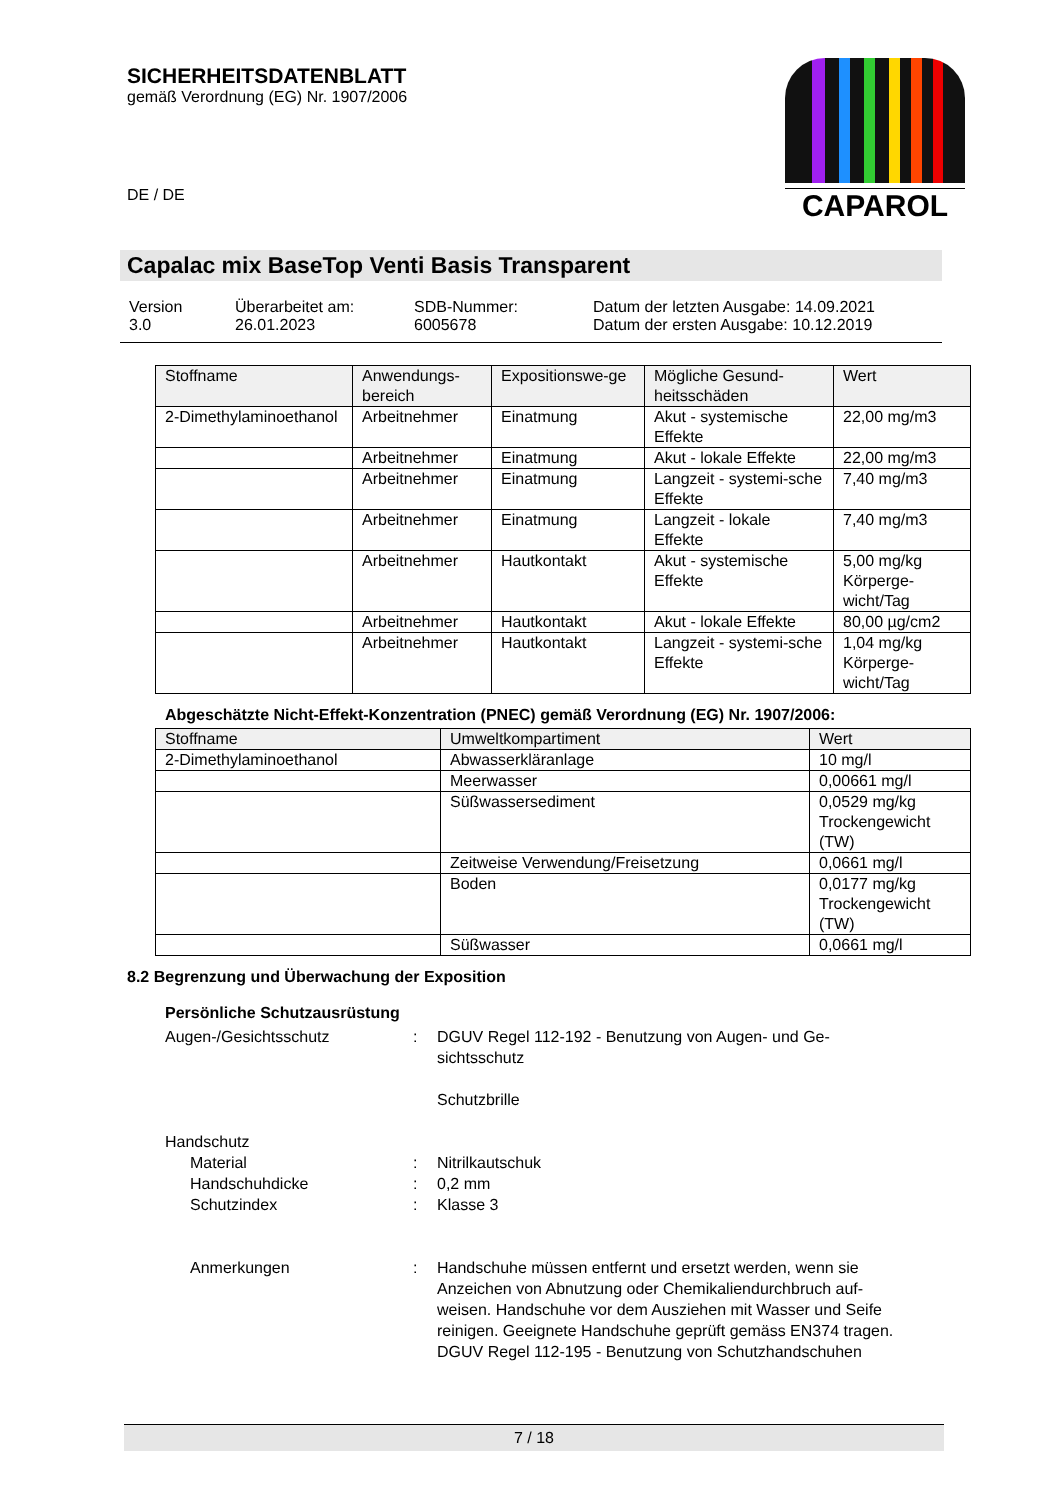SICHERHEITSDATENBLATT
gemäß Verordnung (EG) Nr. 1907/2006
CAPAROL
DE / DE
Capalac mix BaseTop Venti Basis Transparent
| Version 3.0 | Überarbeitet am: 26.01.2023 | SDB-Nummer: 6005678 | Datum der letzten Ausgabe: 14.09.2021 Datum der ersten Ausgabe: 10.12.2019 |
| Stoffname | Anwendungs-bereich | Expositionswe-ge | Mögliche Gesund-heitsschäden | Wert |
| --- | --- | --- | --- | --- |
| 2-Dimethylaminoethanol | Arbeitnehmer | Einatmung | Akut - systemische Effekte | 22,00 mg/m3 |
| | Arbeitnehmer | Einatmung | Akut - lokale Effekte | 22,00 mg/m3 |
| | Arbeitnehmer | Einatmung | Langzeit - systemi-sche Effekte | 7,40 mg/m3 |
| | Arbeitnehmer | Einatmung | Langzeit - lokale Effekte | 7,40 mg/m3 |
| | Arbeitnehmer | Hautkontakt | Akut - systemische Effekte | 5,00 mg/kg Körperge-wicht/Tag |
| | Arbeitnehmer | Hautkontakt | Akut - lokale Effekte | 80,00 µg/cm2 |
| | Arbeitnehmer | Hautkontakt | Langzeit - systemi-sche Effekte | 1,04 mg/kg Körperge-wicht/Tag |
Abgeschätzte Nicht-Effekt-Konzentration (PNEC) gemäß Verordnung (EG) Nr. 1907/2006:
| Stoffname | Umweltkompartiment | Wert |
| --- | --- | --- |
| 2-Dimethylaminoethanol | Abwasserkläranlage | 10 mg/l |
| | Meerwasser | 0,00661 mg/l |
| | Süßwassersediment | 0,0529 mg/kg Trockengewicht (TW) |
| | Zeitweise Verwendung/Freisetzung | 0,0661 mg/l |
| | Boden | 0,0177 mg/kg Trockengewicht (TW) |
| | Süßwasser | 0,0661 mg/l |
8.2 Begrenzung und Überwachung der Exposition
Persönliche Schutzausrüstung
| Augen-/Gesichtsschutz | : | DGUV Regel 112-192 - Benutzung von Augen- und Ge-sichtsschutz Schutzbrille |
| Handschutz | | |
| Material | : | Nitrilkautschuk |
| Handschuhdicke | : | 0,2 mm |
| Schutzindex | : | Klasse 3 |
| Anmerkungen | : | Handschuhe müssen entfernt und ersetzt werden, wenn sie Anzeichen von Abnutzung oder Chemikaliendurchbruch auf-weisen. Handschuhe vor dem Ausziehen mit Wasser und Seife reinigen. Geeignete Handschuhe geprüft gemäss EN374 tragen. DGUV Regel 112-195 - Benutzung von Schutzhandschuhen |
7 / 18